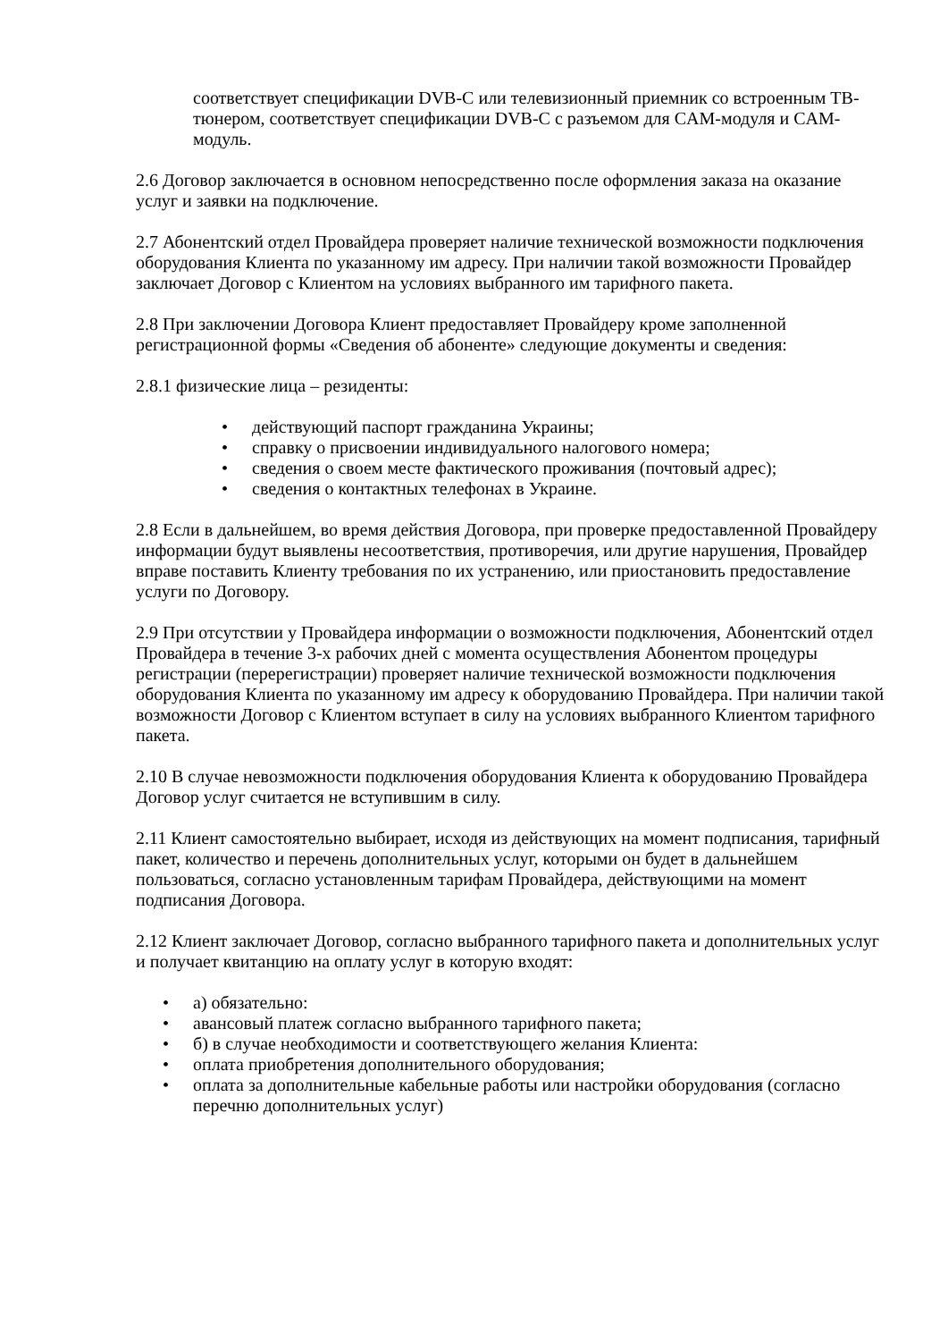соответствует спецификации DVB-C или телевизионный приемник со встроенным ТВ-тюнером, соответствует спецификации DVB-C с разъемом для CAM-модуля и CAM-модуль.
2.6 Договор заключается в основном непосредственно после оформления заказа на оказание услуг и заявки на подключение.
2.7 Абонентский отдел Провайдера проверяет наличие технической возможности подключения оборудования Клиента по указанному им адресу. При наличии такой возможности Провайдер заключает Договор с Клиентом на условиях выбранного им тарифного пакета.
2.8 При заключении Договора Клиент предоставляет Провайдеру кроме заполненной регистрационной формы «Сведения об абоненте» следующие документы и сведения:
2.8.1 физические лица – резиденты:
• действующий паспорт гражданина Украины;
• справку о присвоении индивидуального налогового номера;
• сведения о своем месте фактического проживания (почтовый адрес);
• сведения о контактных телефонах в Украине.
2.8 Если в дальнейшем, во время действия Договора, при проверке предоставленной Провайдеру информации будут выявлены несоответствия, противоречия, или другие нарушения, Провайдер вправе поставить Клиенту требования по их устранению, или приостановить предоставление услуги по Договору.
2.9 При отсутствии у Провайдера информации о возможности подключения, Абонентский отдел Провайдера в течение 3-х рабочих дней с момента осуществления Абонентом процедуры регистрации (перерегистрации) проверяет наличие технической возможности подключения оборудования Клиента по указанному им адресу к оборудованию Провайдера. При наличии такой возможности Договор с Клиентом вступает в силу на условиях выбранного Клиентом тарифного пакета.
2.10 В случае невозможности подключения оборудования Клиента к оборудованию Провайдера Договор услуг считается не вступившим в силу.
2.11 Клиент самостоятельно выбирает, исходя из действующих на момент подписания, тарифный пакет, количество и перечень дополнительных услуг, которыми он будет в дальнейшем пользоваться, согласно установленным тарифам Провайдера, действующими на момент подписания Договора.
2.12 Клиент заключает Договор, согласно выбранного тарифного пакета и дополнительных услуг и получает квитанцию на оплату услуг в которую входят:
• а) обязательно:
• авансовый платеж согласно выбранного тарифного пакета;
• б) в случае необходимости и соответствующего желания Клиента:
• оплата приобретения дополнительного оборудования;
• оплата за дополнительные кабельные работы или настройки оборудования (согласно перечню дополнительных услуг)